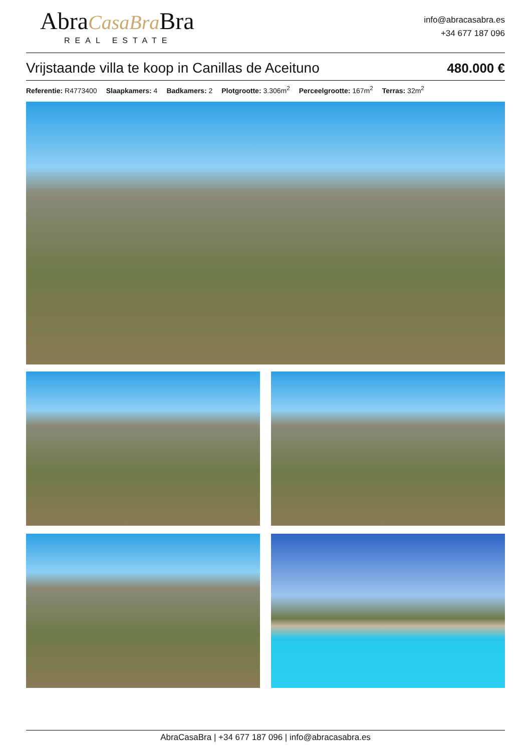AbraCasaBra Bra
REAL ESTATE
info@abracasabra.es
+34 677 187 096
Vrijstaande villa te koop in Canillas de Aceituno 480.000 €
Referentie: R4773400 Slaapkamers: 4 Badkamers: 2 Plotgrootte: 3.306m<sup>2</sup> Perceelgrootte: 167m<sup>2</sup> Terras: 32m<sup>2</sup>
AbraCasaBra | +34 677 187 096 | info@abracasabra.es